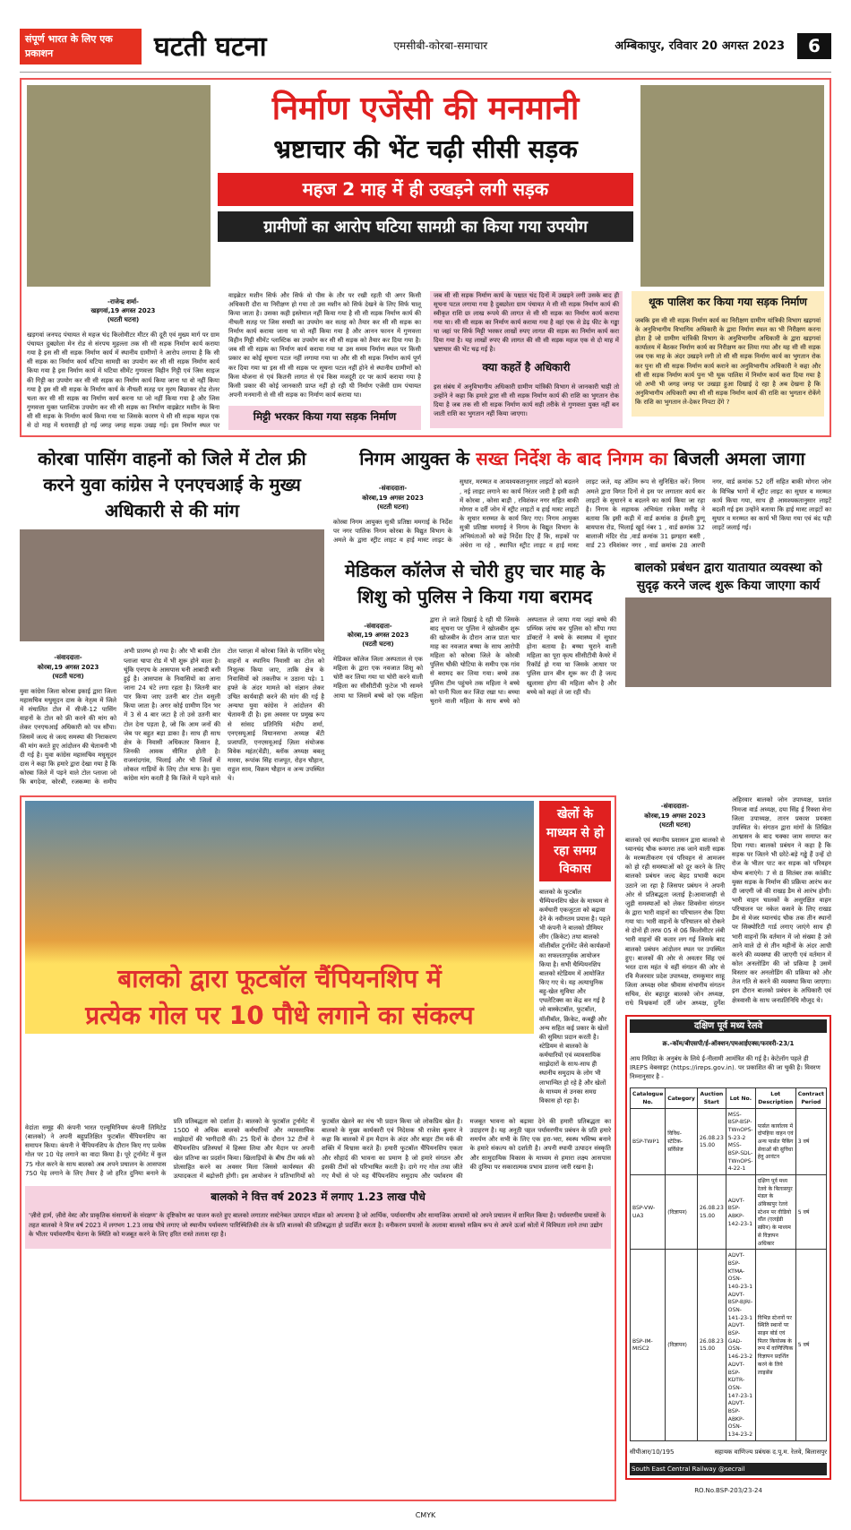संपूर्ण भारत के लिए एक प्रकाशन
घटती घटना
एमसीबी-कोरबा-समाचार
अम्बिकापुर, रविवार 20 अगस्त 2023
6
निर्माण एजेंसी की मनमानी
भ्रष्टाचार की भेंट चढ़ी सीसी सड़क
महज 2 माह में ही उखड़ने लगी सड़क
ग्रामीणों का आरोप घटिया सामग्री का किया गया उपयोग
-राजेन्द्र शर्मा-
खड़गवां,19 अगस्त 2023
(घटती घटना)
खड़गवां जनपद पंचायत से महज चंद किलोमीटर मीटर की दूरी एवं मुख्य मार्ग पर ग्राम पंचायत दुबछोला मेन रोड से संरपच मुहल्ला तक सी सी सड़क निर्माण कार्य कराया गया है इस सी सी सड़क निर्माण कार्य में स्थानीय ग्रामीणों ने आरोप लगाया है कि सी सी सड़क का निर्माण कार्य घटिया सामग्री का उपयोग कर सी सी सड़क निर्माण कार्य किया गया है इस निर्माण कार्य में घटिया सीमेंट गुणवत्ता विहीन गिट्टी एवं जिस साइज की गिट्टी का उपयोग कर सी सी सड़क का निर्माण कार्य किया जाना था वो नहीं किया गया है इस सी सी सड़क के निर्माण कार्य के नीचली सतह पर मुरम बिछाकर रोड रोलर चला कर सी सी सड़क का निर्माण कार्य करना था जो नहीं किया गया है और जिस गुणवत्ता युक्त प्लास्टिक उपयोग कर सी सी सड़क का निर्माण वाइब्रेटर मशीन के बिना सी सी सड़क के निर्माण कार्य किया गया था जिसके कारण ये सी सी सड़क महज एक से दो माह में धराशाही हो गई जगह जगह सड़क उखड़ गई। इस निर्माण स्थल पर वाइब्रेटर मशीन सिर्फ और सिर्फ वो पीस के तौर पर रखी रहती थी अगर किसी अधिकारी दौरा या निरीक्षण हो गया तो उस मशीन को सिर्फ देखने के लिए सिर्फ चालू किया जाता है। उसका कही इस्तेमाल नहीं किया गया है सी सी सड़क निर्माण कार्य की नीचली सतह पर जिस समग्री का उपयोग कर सतह को तैयार कर सी सी सड़क का निर्माण कार्य कराया जाना था वो नहीं किया गया है और आनन फानन में गुणवत्ता विहीन गिट्टी सीमेंट प्लास्टिक का उपयोग कर सी सी सड़क को तैयार कर दिया गया है। जब सी सी सड़क का निर्माण कार्य कराया गया था उस समय निर्माण स्थल पर किसी प्रकार का कोई सूचना पटल नहीं लगाया गया था और सी सी सड़क निर्माण कार्य पूर्ण कर दिया गया था इस सी सी सड़क पर सूचना पटल नहीं होने से स्थानीय ग्रामीणों को किस योजना से एवं कितनी लागत से एवं किस मजदूरी दर पर कार्य कराया गया है किसी प्रकार की कोई जानकारी प्राप्त नहीं हो रही थी निर्माण एजेंसी ग्राम पंचायत अपनी मनमानी से सी सी सड़क का निर्माण कार्य कराया था।
मिट्टी भरकर किया गया सड़क निर्माण
जब सी सी सड़क निर्माण कार्य के पश्चात चंद दिनों में उखड़ने लगी उसके बाद ही सूचना पटल लगाया गया है दुबछोला ग्राम पंचायत मे सी सी सड़क निर्माण कार्य की स्वीकृत राशि छः लाख रूपये की लागत से सी सी सड़क का निर्माण कार्य कराया गया था। सी सी सड़क का निर्माण कार्य कराया गया है वहां एक से डेढ़ फीट के गड्ढा था जहां पर सिर्फ मिट्टी भरकर लाखों रुपए लागत की सड़क का निर्माण कार्य करा दिया गया है। यह लाखों रुपए की लागत की सी सी सड़क महज एक से दो माह में भ्रष्टाचार की भेंट चढ़ गई है।
क्या कहतें है अधिकारी
इस संबंध में अनुविभागीय अधिकारी ग्रामीण यांत्रिकी विभाग से जानकारी चाही तो उन्होंने ने कहा कि हमारे द्वारा सी सी सड़क निर्माण कार्य की राशि का भुगतान रोक दिया है जब तक सी सी सड़क निर्माण कार्य सही तरीके से गुणवत्ता युक्त नहीं बन जाती राशि का भुगतान नहीं किया जाएगा।
थूक पालिश कर किया गया सड़क निर्माण
जबकि इस सी सी सड़क निर्माण कार्य का निरीक्षण ग्रामीण यांत्रिकी विभाग खड़गवां के अनुविभागीय विभागिय अधिकारी के द्वारा निर्माण स्थल का भी निरीक्षण करना होता है जो ग्रामीण यांत्रिकी विभाग के अनुविभागीय अधिकारी के द्वारा खड़गवां कार्यालय में बैठकर निर्माण कार्य का निरीक्षण कर लिया गया और यह सी सी सड़क जब एक माह के अंदर उखड़ने लगी तो सी सी सड़क निर्माण कार्य का भुगतान रोक कर पुनः सी सी सड़क निर्माण कार्य कराने का अनुविभागीय अधिकारी ने कहा और सी सी सड़क निर्माण कार्य पुनः भी थूक पालिश में निर्माण कार्य करा दिया गया है जो अभी भी जगह जगह पर उखड़ा हुआ दिखाई दे रहा है अब देखना है कि अनुविभागीय अधिकारी क्या सी सी सड़क निर्माण कार्य की राशि का भुगतान रोकेंगे कि राशि का भुगतान ले-देकर निपटा देंगे ?
कोरबा पासिंग वाहनों को जिले में टोल फ्री करने युवा कांग्रेस ने एनएचआई के मुख्य अधिकारी से की मांग
-संवाददाता-
कोरबा,19 अगस्त 2023
(घटती घटना)
युवा कांग्रेस जिला कोरबा इकाई द्वारा जिला महासचिव मधुसूदन दास के नेतृत्व में जिले में संचालित टोल में सीजी-12 पासिंग वाहनों के टोल को फ्री करने की मांग को लेकर एनएचआई अधिकारी को पत्र सौंपा। जिसमें जल्द से जल्द समस्या की निराकरण की मांग करते हुए आंदोलन की चेतावनी भी दी गई है। युवा कांग्रेस महासचिव मधुसूदन दास ने कहा कि हमारे द्वारा देखा गया है कि कोरबा जिले में पड़ने वाले टोल प्लाजा जो कि बगदेवा, कोरबी, रजकम्मा के समीप अभी प्रारम्भ हो गया है। और भी बाकी टोल प्लाजा चापा रोड में भी शुरू होने वाला है। चूंकि एनएच के आसपास घनी आबादी बसी हुई है। आसपास के निवासियों का आना जाना 24 घंटे लगा रहता है। जितनी बार पार किया जाए उतनी बार टोल वसूली किया जाता है। अगर कोई ग्रामीण दिन भर में 3 से 4 बार जटा है तो उसे उतनी बार टोल देना पड़ता है, जो कि आम जनों की जेब पर बहुत बड़ा डाका है। साथ ही साथ क्षेत्र के निवासी अधिकतर किसान है, जिनकी आवक सीमित होती है। राजनांदगांव, भिलाई और भी जिलों में लोकल गाड़ियों के लिए टोल माफ है। युवा कांग्रेस मांग करती है कि जिले में पड़ने वाले टोल प्लाज़ा में कोरबा जिले के पासिंग घरेलू वाहनों व स्थानिय निवासी का टोल को निशुल्क किया जाए, ताकि क्षेत्र के निवासियों को तकलीफ न उठाना पड़े। 1 हफ्ते के अंदर मामले को संज्ञान लेकर उचित कार्यवाही करने की मांग की गई है अन्यथा युवा कांग्रेस ने आंदोलन की चेतावनी दी है। इस अवसर पर प्रमुख रूप से सांसद प्रतिनिधि मंदीप शर्मा, एनएसयूआई विधानसभा अध्यक्ष बँटी प्रजापति, एनएसयूआई ज़िला संयोजक विवेक महंत(वेंडी), ब्लॉक अध्यक्ष बबलू मारवा, रूपांक सिंह राजपूत, रोहन चौहान, राहुल साव, विक्रम चौहान व अन्य उपस्थित थे।
निगम आयुक्त के सख्त निर्देश के बाद निगम का बिजली अमला जागा
-संवाददाता-
कोरबा,19 अगस्त 2023
(घटती घटना)
कोरबा निगम आयुक्त सुश्री प्रतिष्ठा ममगाई के निर्देश पर नगर पालिक निगम कोरबा के विद्युत विभाग के अमले के द्वारा स्ट्रीट लाइट व हाई मास्ट लाइट के सुधार, मरम्मत व आवश्यकतानुसार लाइटों को बदलने , नई लाइट लगाने का कार्य निरंतर जारी है इसी कड़ी में कोरबा , कोसा बाड़ी , रविशंकर नगर सहित बाकी मोगरा व दर्री जोन में स्ट्रीट लाइटों व हाई मास्ट लाइटों के सुधार मरम्मत के कार्य किए गए। निगम आयुक्त सुश्री प्रतिष्ठा ममगाई ने निगम के विद्युत विभाग के अभियंताओं को कड़े निर्देश दिए हैं कि, सड़कों पर अंधेरा ना रहे , स्थापित स्ट्रीट लाइट व हाई मास्ट लाइट जले, यह अंतिम रूप से सुनिश्चित करें। निगम अमले द्वारा विगत दिनों से इस पर लगातार कार्य कर लाइटों के सुधारने व बदलने का कार्य किया जा रहा है। निगम के सहायक अभियंता राकेश मसीह ने बताया कि इसी कड़ी में वार्ड क्रमांक 8 ईमली डुग्गू बायपास रोड, भिलाई खुर्द नंबर 1 , वार्ड क्रमांक 32 बालाजी मंदिर रोड ,वार्ड क्रमांक 31 झगहरा बस्ती , वार्ड 23 रविशंकर नगर , वार्ड क्रमांक 28 आरपी नगर, वार्ड क्रमांक 52 दर्री सहित बाकी मोगरा जोन के विभिन्न भागों में स्ट्रीट लाइट का सुधार व मरम्मत कार्य किया गया, साथ ही आवश्यकतानुसार लाइटें बदली गई इस उन्होंने बताया कि हाई मास्ट लाइटों का सुधार व मरम्मत का कार्य भी किया गया एवं बंद पड़ी लाइटें जलाई गई।
मेडिकल कॉलेज से चोरी हुए चार माह के शिशु को पुलिस ने किया गया बरामद
-संवाददाता-
कोरबा,19 अगस्त 2023
(घटती घटना)
मेडिकल कॉलेज जिला अस्पताल से एक महिला के द्वारा एक नवजात शिशु को चोरी कर लिया गया था चोरी करने वाली महिला का सीसीटीवी फुटेज भी सामने आया था जिसमें बच्चे को एक महिला द्वारा ले जाते दिखाई दे रही थी जिसके बाद सूचना पर पुलिस ने खोजबीन शुरू की खोजबीन के दौरान आज प्रातः चार माह का नवजात बच्चा के साथ आरोपी महिला को कोरबा जिले के कोरबी पुलिस चौकी चोटिया के समीप एक गांव से बरामद कर लिया गया। बच्चे तक पुलिस टीम पहुंचने तक महिला ने बच्चे को पानी पिला कर जिंदा रखा था। बच्चा चुराने वाली महिला के साथ बच्चे को अस्पताल ले जाया गया जहां बच्चे की प्रम्भिक जांच कर पुलिस को सौंपा गया डॉक्टरों ने बच्चे के स्वास्थ्य में सुधार होना बताया है। बच्चा चुराने वाली महिला का पूरा कृत्य सीसीटीवी कैमरे में रिकॉर्ड हो गया था जिसके आधार पर पुलिस छान बीन शुरू कर दी है जल्द खुलासा होगा की महिला कौन है और बच्चे को कहां ले जा रही थी।
बालको प्रबंधन द्वारा यातायात व्यवस्था को सुदृढ़ करने जल्द शुरू किया जाएगा कार्य
बालको द्वारा फूटबॉल चैंपियनशिप में
प्रत्येक गोल पर 10 पौधे लगाने का संकल्प
खेलों के माध्यम से हो रहा समग्र विकास
बालको के फुटबॉल चैम्पियनशिप खेल के माध्यम से कर्मचारी एकजुटता को बढ़ावा देने के नवीनतम प्रयास है। पहले भी कंपनी ने बालको प्रीमियर लीग (क्रिकेट) तथा बालको वॉलीबॉल टूर्नामेंट जैसे कार्यक्रमों का सफलतापूर्वक आयोजन किया है। सभी चैम्पियनशिप बालको स्टेडियम में आयोजित किए गए थे। यह अत्याधुनिक बहु-खेल सुविधा और एथलेटिक्स का केंद्र बन गई है जो बास्केटबॉल, फुटबॉल, वॉलीबॉल, क्रिकेट, कबड्डी और अन्य सहित कई प्रकार के खेलों की सुविधा प्रदान करती है। स्टेडियम से बालको के कर्मचारियों एवं व्यावसायिक साझेदारों के साथ-साथ ही स्थानीय समुदाय के लोग भी लाभान्वित हो रहे है और खेलों के माध्यम से उनका समग्र विकास हो रहा है।
वेदांता समूह की कंपनी भारत एल्यूमिनियम कंपनी लिमिटेड (बालको) ने अपनी बहुप्रतिक्षित फुटबॉल चैंपियनशिप का समापन किया। कंपनी ने चैंपियनशिप के दौरान किए गए प्रत्येक गोल पर 10 पेड़ लगाने का वादा किया है। पूरे टूर्नामेंट में कुल 75 गोल करने के साथ बालको अब अपने प्रचालन के आसपास 750 पेड़ लगाने के लिए तैयार है जो हरित दुनिया बनाने के प्रति प्रतिबद्धता को दर्शाता है। बालको के फुटबॉल टूर्नामेंट में 1500 से अधिक बालको कर्मचारियों और व्यावसायिक साझेदारों की भागीदारी की। 25 दिनों के दौरान 32 टीमों ने चैंपियनशिप प्रतिस्पर्धा में हिस्सा लिया और मैदान पर अपनी खेल प्रतिभा का प्रदर्शन किया। खिलाड़ियों के बीच टीम वर्क को प्रोत्साहित करने का अवसर मिला जिससे कार्यस्थल की उत्पादकता में बढ़ोत्तरी होगी। इस आयोजन ने प्रतिभागियों को फुटबॉल खेलने का मंच भी प्रदान किया जो लोकप्रिय खेल है। बालको के मुख्य कार्यकारी एवं निदेशक श्री राजेश कुमार ने कहा कि बालको में हम मैदान के अंदर और बाहर टीम वर्क की शक्ति में विश्वास करते हैं। हमारी फुटबॉल चैंपियनशिप एकता और सौहार्द की भावना का प्रमाण है जो हमारे संगठन और इसकी टीमों को परिभाषित करती है। दागे गए गोल तथा जीते गए मैचों से परे यह चैंपियनशिप समुदाय और पर्यावरण की मजबूत भावना को बढ़ावा देने की हमारी प्रतिबद्धता का उदाहरण है। यह अनूठी पहल पर्यावरणीय प्रबंधन के प्रति हमारे समर्पण और सभी के लिए एक हरा-भरा, स्वस्थ भविष्य बनाने के हमारे संकल्प को दर्शाती है। अपनी स्थायी उत्पादन संस्कृति और सामुदायिक विकास के माध्यम से हमारा लक्ष्य आसपास की दुनिया पर सकारात्मक प्रभाव डालना जारी रखना है।
बालको ने वित्त वर्ष 2023 में लगाए 1.23 लाख पौधे
'ज़ीरो हार्म, ज़ीरो वेस्ट और प्राकृतिक संसाधनों के संरक्षण' के दृष्टिकोण का पालन करते हुए बालको लगातार सस्टेनेबल उत्पादन मॉडल को अपनाया है जो आर्थिक, पर्यावरणीय और सामाजिक आयामों को अपने प्रचालन में शामिल किया है। पर्यावरणीय प्रयासों के तहत बालको ने वित्त वर्ष 2023 में लगभग 1.23 लाख पौधे लगाए जो स्थानीय पर्यावरण पारिस्थितिकी तंत्र के प्रति बालको की प्रतिबद्धता हो प्रदर्शित करता है। वनीकरण प्रयासों के अलावा बालको सक्रिय रूप से अपने ऊर्जा स्रोतों में विविधता लाने तथा उद्योग के भीतर पर्यावरणीय चेतना के स्थिति को मजबूत करने के लिए हरित रास्ते तलाश रहा है।
-संवाददाता-
कोरबा,19 अगस्त 2023
(घटती घटना)
बालको एवं स्थानीय प्रशासन द्वारा बालको से ध्यानचंद चौक रूमगरा तक जाने वाली सड़क के मरम्मतीकरण एवं परिवहन से आमजन को हो रही समस्याओं को दूर करने के लिए बालको प्रबंधन जल्द बेहद प्रभावी कदम उठाने जा रहा है जिसपर प्रबंधन ने अपनी ओर से प्रतिबद्धता जताई है।आवाजाही से जुड़ी समस्याओं को लेकर शिवसेना संगठन के द्वारा भारी वाहनों का परिचालन रोक दिया गया था। भारी वाहनों के परिचालन को रोकने से दोनों ही तरफ 05 से 06 किलोमीटर लंबी भारी वाहनों की कतार लग गई जिसके बाद बालको प्रबंधन आंदोलन स्थल पर उपस्थित हुए। बालकों की ओर से अवतार सिंह एवं भरत दास महंत थे वहीं संगठन की ओर से रवि मैजरवार प्रदेश उपाध्यक्ष, रामकुमार साहू जिला अध्यक्ष रमेश श्रीवास संभागीय संगठन सचिव, शेर बहादुर बालको जोन अध्यक्ष, राधे विश्वकर्मा दर्री जोन अध्यक्ष, दुर्गेश अहिरवार बालको जोन उपाध्यक्ष, प्रशांत निमजा वार्ड अध्यक्ष, दया सिंह ई रिक्शा सेना जिला उपाध्यक्ष, तारन प्रकाश प्रवक्ता उपस्थित थे। संगठन द्वारा मांगों के लिखित आश्वासन के बाद चक्का जाम समाप्त कर दिया गया। बालको प्रबंधन ने कहा है कि सड़क पर जितने भी छोटे-बड़े गड्ढे हैं उन्हें दो रोज के भीतर पाट कर सड़क को परिवहन योग्य बनाएंगे। 7 से 8 सितंबर तक कांक्रीट युक्त सड़क के निर्माण की प्रक्रिया आरंभ कर दी जाएगी जो की राखड़ डैम से आरंभ होगी। भारी वाहन चालकों के असुरक्षित वाहन परिचालन पर नकेल कसने के लिए राखड डैम से मेजर ध्यानचंद चौक तक तीन स्थानों पर सिक्योरिटी गार्ड लगाए जाएंगे साथ ही भारी वाहनों कि वर्तमान में जो संख्या है उसे आने वाले दो से तीन महीनों के अंदर आधी करने की व्यवस्था की जाएगी एवं वर्तमान में कोल अनलोडिंग की जो प्रक्रिया है उसमें विस्तार कर अनलोडिंग की प्रक्रिया को और तेज गति से करने की व्यवस्था किया जाएगा। इस दौरान बालको प्रबंधन के अधिकारी एवं क्षेत्रवासी के साथ जनप्रतिनिधि मौजूद थे।
दक्षिण पूर्व मध्य रेलवे
क्र.-कॉम/बीएसपी/ई-ऑक्शन/एमआईएक्स/फरवरी-23/1
आय निविदा के अनुबंध के लिये ई-नीलामी आमंत्रित की गई है। केटेलॉग पहले ही IREPS वेबसाइट (https://ireps.gov.in). पर प्रकाशित की जा चुकी है। विवरण निम्नानुसार है -
| Catalogue No. | Category | Auction Start | Lot No. | Lot Description | Contract Period |
| --- | --- | --- | --- | --- | --- |
| BSP-TWP1 | विविध-स्टेटिक-सर्विसेज | 26.08.23 15.00 | MSS-BSP-BSP-TWnOPS-5-23-2 MSS-BSP-SDL-TWnOPS-4-22-1 | पार्सल कार्यालय में दोपहिया वाहन एवं अन्य पार्सल पैकिंग सेवाओं की सुविधा हेतु आवंटन | 3 वर्ष |
| BSP-VW-UA3 | (विज्ञापन) | 26.08.23 15.00 | ADVT-BSP-ABKP-142-23-1 | दक्षिण पूर्व मध्य रेलवे के बिलासपुर मंडल के अंबिकापुर रेलवे स्टेशन पर वीडियो वॉल (एलईडी स्क्रीन) के माध्यम से विज्ञापन अधिकार | 5 वर्ष |
| BSP-IM-MISC2 | (विज्ञापन) | 26.08.23 15.00 | ADVT-BSP-KTMA-OSN-140-23-1 ADVT-BSP-BJRI-OSN-141-23-1 ADVT-BSP-GAD-OSN-146-23-2 ADVT-BSP-KDTR-OSN-147-23-1 ADVT-BSP-ABKP-OSN-134-23-2 | विभिन्न स्टेशनों पर स्थिति स्थानों पर साइन बोर्ड एवं पिलर कियोस्क के रूप में वाणिज्यिक विज्ञापन प्रदर्शित करने के लिये लाइसेंस | 5 वर्ष |
सीपीआर/10/195 सहायक वाणिज्य प्रबंधक द.पू.म. रेलवे, बिलासपुर
South East Central Railway @secrail
RO.No.BSP-203/23-24
CMYK